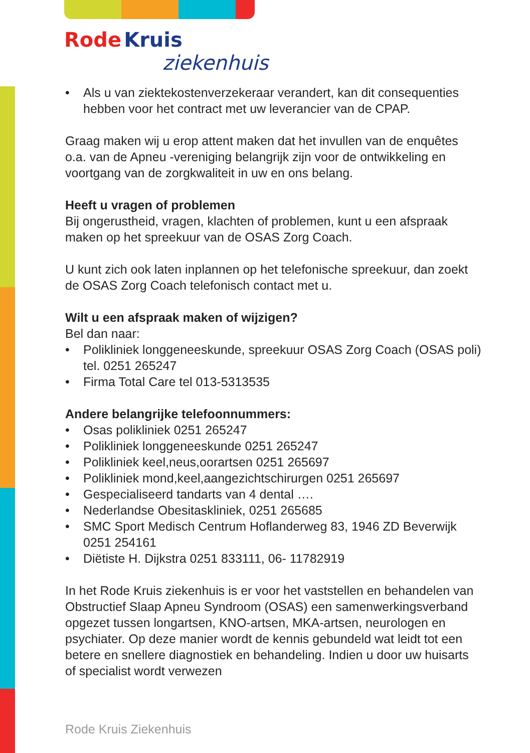Rode Kruis
ziekenhuis
• Als u van ziektekostenverzekeraar verandert, kan dit consequenties hebben voor het contract met uw leverancier van de CPAP.
Graag maken wij u erop attent maken dat het invullen van de enquêtes o.a. van de Apneu -vereniging belangrijk zijn voor de ontwikkeling en voortgang van de zorgkwaliteit in uw en ons belang.
Heeft u vragen of problemen
Bij ongerustheid, vragen, klachten of problemen, kunt u een afspraak maken op het spreekuur van de OSAS Zorg Coach.
U kunt zich ook laten inplannen op het telefonische spreekuur, dan zoekt de OSAS Zorg Coach telefonisch contact met u.
Wilt u een afspraak maken of wijzigen?
Bel dan naar:
• Polikliniek longgeneeskunde, spreekuur OSAS Zorg Coach (OSAS poli) tel. 0251 265247
• Firma Total Care tel 013-5313535
Andere belangrijke telefoonnummers:
• Osas polikliniek 0251 265247
• Polikliniek longgeneeskunde 0251 265247
• Polikliniek keel,neus,oorartsen 0251 265697
• Polikliniek mond,keel,aangezichtschirurgen 0251 265697
• Gespecialiseerd tandarts van 4 dental ….
• Nederlandse Obesitaskliniek, 0251 265685
• SMC Sport Medisch Centrum Hoflanderweg 83, 1946 ZD Beverwijk 0251 254161
• Diëtiste H. Dijkstra 0251 833111, 06- 11782919
In het Rode Kruis ziekenhuis is er voor het vaststellen en behandelen van Obstructief Slaap Apneu Syndroom (OSAS) een samenwerkingsverband opgezet tussen longartsen, KNO-artsen, MKA-artsen, neurologen en psychiater. Op deze manier wordt de kennis gebundeld wat leidt tot een betere en snellere diagnostiek en behandeling. Indien u door uw huisarts of specialist wordt verwezen
Rode Kruis Ziekenhuis